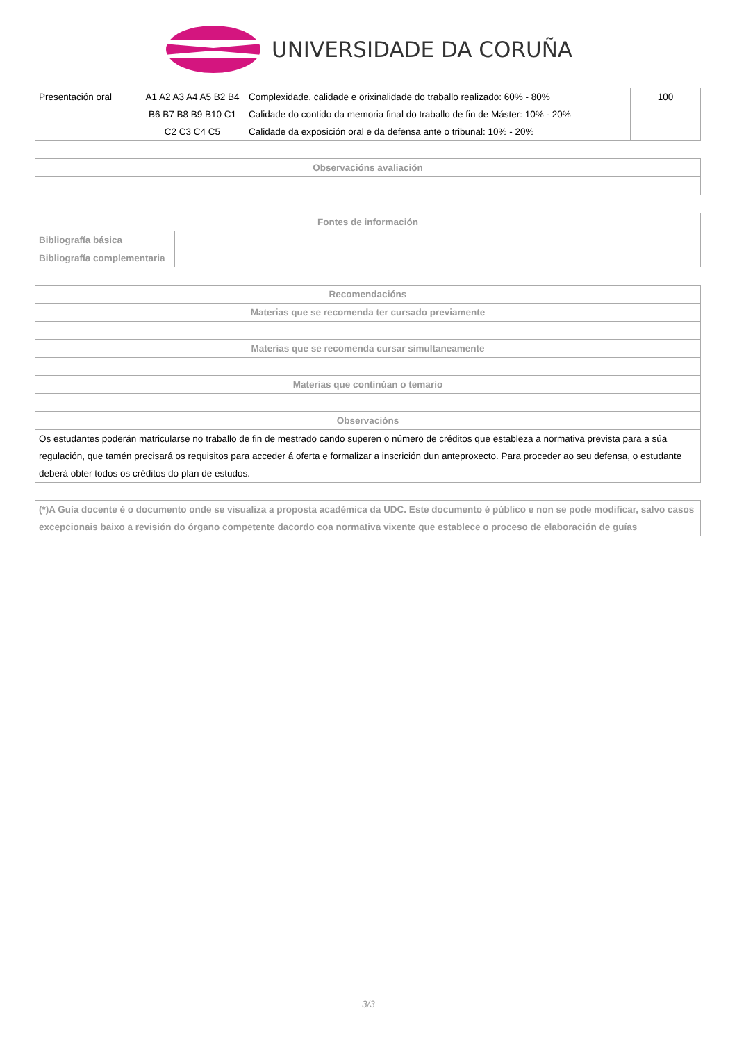UNIVERSIDADE DA CORUÑA
| Presentación oral | A1 A2 A3 A4 A5 B2 B4 B6 B7 B8 B9 B10 C1 C2 C3 C4 C5 | Complexidade, calidade e orixinalidade do traballo realizado: 60% - 80% Calidade do contido da memoria final do traballo de fin de Máster: 10% - 20% Calidade da exposición oral e da defensa ante o tribunal: 10% - 20% | 100 |
| Observacións avaliación |
| --- |
| Fontes de información | |
| --- | --- |
| Bibliografía básica | |
| Bibliografía complementaria | |
| Recomendacións |
| --- |
| Materias que se recomenda ter cursado previamente |
| Materias que se recomenda cursar simultaneamente |
| Materias que continúan o temario |
| Observacións |
| Os estudantes poderán matricularse no traballo de fin de mestrado cando superen o número de créditos que estableza a normativa prevista para a súa regulación, que tamén precisará os requisitos para acceder á oferta e formalizar a inscrición dun anteproxecto. Para proceder ao seu defensa, o estudante deberá obter todos os créditos do plan de estudos. |
| (*)A Guía docente é o documento onde se visualiza a proposta académica da UDC. Este documento é público e non se pode modificar, salvo casos excepcionais baixo a revisión do órgano competente dacordo coa normativa vixente que establece o proceso de elaboración de guías |
3/3